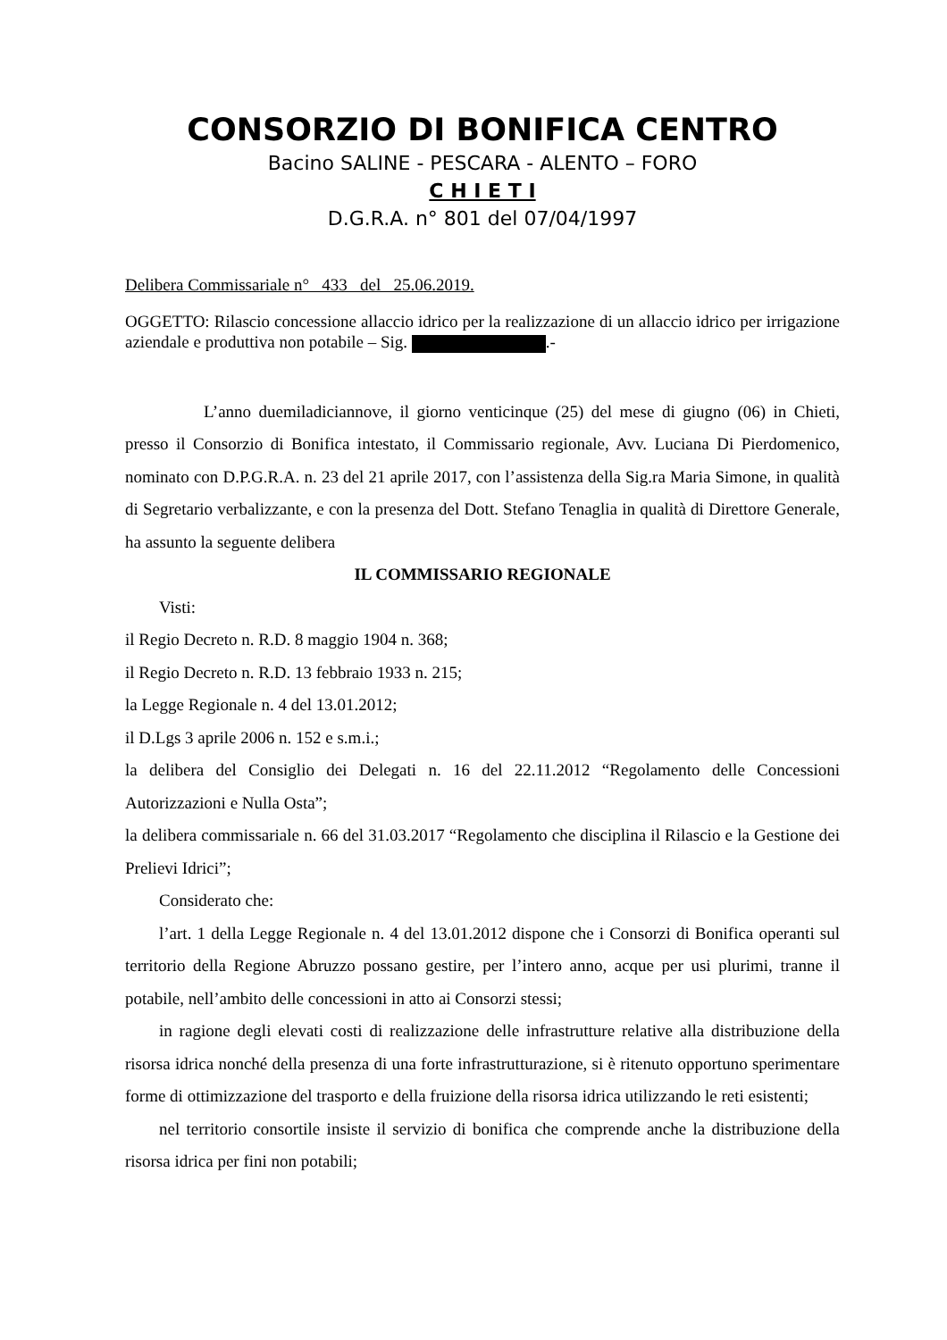CONSORZIO DI BONIFICA CENTRO
Bacino SALINE - PESCARA - ALENTO – FORO
C H I E T I
D.G.R.A. n° 801 del 07/04/1997
Delibera Commissariale n° 433 del 25.06.2019.
OGGETTO: Rilascio concessione allaccio idrico per la realizzazione di un allaccio idrico per irrigazione aziendale e produttiva non potabile – Sig. .-
L’anno duemiladiciannove, il giorno venticinque (25) del mese di giugno (06) in Chieti, presso il Consorzio di Bonifica intestato, il Commissario regionale, Avv. Luciana Di Pierdomenico, nominato con D.P.G.R.A. n. 23 del 21 aprile 2017, con l’assistenza della Sig.ra Maria Simone, in qualità di Segretario verbalizzante, e con la presenza del Dott. Stefano Tenaglia in qualità di Direttore Generale, ha assunto la seguente delibera
IL COMMISSARIO REGIONALE
Visti:
il Regio Decreto n. R.D. 8 maggio 1904 n. 368;
il Regio Decreto n. R.D. 13 febbraio 1933 n. 215;
la Legge Regionale n. 4 del 13.01.2012;
il D.Lgs 3 aprile 2006 n. 152 e s.m.i.;
la delibera del Consiglio dei Delegati n. 16 del 22.11.2012 “Regolamento delle Concessioni Autorizzazioni e Nulla Osta”;
la delibera commissariale n. 66 del 31.03.2017 “Regolamento che disciplina il Rilascio e la Gestione dei Prelievi Idrici”;
Considerato che:
l’art. 1 della Legge Regionale n. 4 del 13.01.2012 dispone che i Consorzi di Bonifica operanti sul territorio della Regione Abruzzo possano gestire, per l’intero anno, acque per usi plurimi, tranne il potabile, nell’ambito delle concessioni in atto ai Consorzi stessi;
in ragione degli elevati costi di realizzazione delle infrastrutture relative alla distribuzione della risorsa idrica nonché della presenza di una forte infrastrutturazione, si è ritenuto opportuno sperimentare forme di ottimizzazione del trasporto e della fruizione della risorsa idrica utilizzando le reti esistenti;
nel territorio consortile insiste il servizio di bonifica che comprende anche la distribuzione della risorsa idrica per fini non potabili;